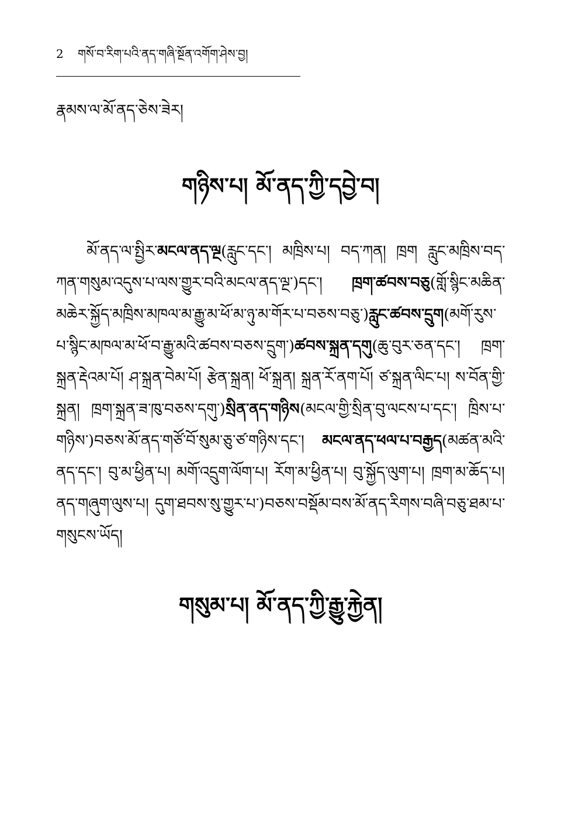2 གསོ་བ་རིག་པའི་ནད་གཞི་སྔོན་འགོག་ཤེས་བྱ།
རྣམས་ལ་མོ་ནད་ཅེས་ཟེར།
གཉིས་པ། མོ་ནད་ཀྱི་དབྱེ་བ།
མོ་ནད་ལ་སྤྱིར་མངལ་ནད་ལྔ(རླུང་དང་། མཁྲིས་པ། བད་ཀན། ཁྲག རླུང་མཁྲིས་བད་ཀན་གསུམ་འདུས་པ་ལས་གྱུར་བའི་མངལ་ནད་ལྔ་)དང་། ཁྲག་ཚབས་བཅུ(གློ་སྙིང་མཆིན་མཆེར་སྐྱོད་མཁྲིས་མཁལ་མ་རྒྱུ་མ་ཕོ་མ་ཉུ་མ་གོར་པ་བཅས་བཅུ་)རླུང་ཚབས་དྲུག(མགོ་རུས་པ་སྙིང་མཁལ་མ་ཕོ་བ་རྒྱུ་མའི་ཚབས་བཅས་དྲུག་)ཚབས་སྐྲན་དགུ(ཆུ་བུར་ཅན་དང་། ཁྲག་སྐྲན་རྡེའམ་པོ། ཤ་སྐྲན་བེམ་པོ། རྩེན་སྐྲན། ཕོ་སྐྲན། སྐྲན་རོ་ནག་པོ། ཙ་སྐྲན་ལིང་པ། ས་བོན་གྱི་སྐྲན། ཁྲག་སྐྲན་ཟ་ཁུ་བཅས་དགུ་)སྲིན་ནད་གཉིས(མངལ་གྱི་སྲིན་བུ་ལངས་པ་དང་། ཁྲིས་པ་གཉིས་)བཅས་མོ་ནད་གཙོ་བོ་སུམ་ཅུ་ཙ་གཉིས་དང་། མངལ་ནད་ཕལ་པ་བརྒྱད(མཚན་མའི་ནད་དང་། བུ་མ་ཕྱིན་པ། མགོ་འདྲུག་ལོག་པ། རོག་མ་ཕྱིན་པ། བུ་སྐྱོད་ལུག་པ། ཁྲག་མ་ཆོད་པ། ནད་གཞུག་ལུས་པ། དུག་ཐབས་སུ་གྱུར་པ་)བཅས་བསྡོམ་བས་མོ་ནད་རིགས་བཞི་བཅུ་ཐམ་པ་གསུངས་ཡོད།
གསུམ་པ། མོ་ནད་ཀྱི་རྒྱུ་རྐྱེན།